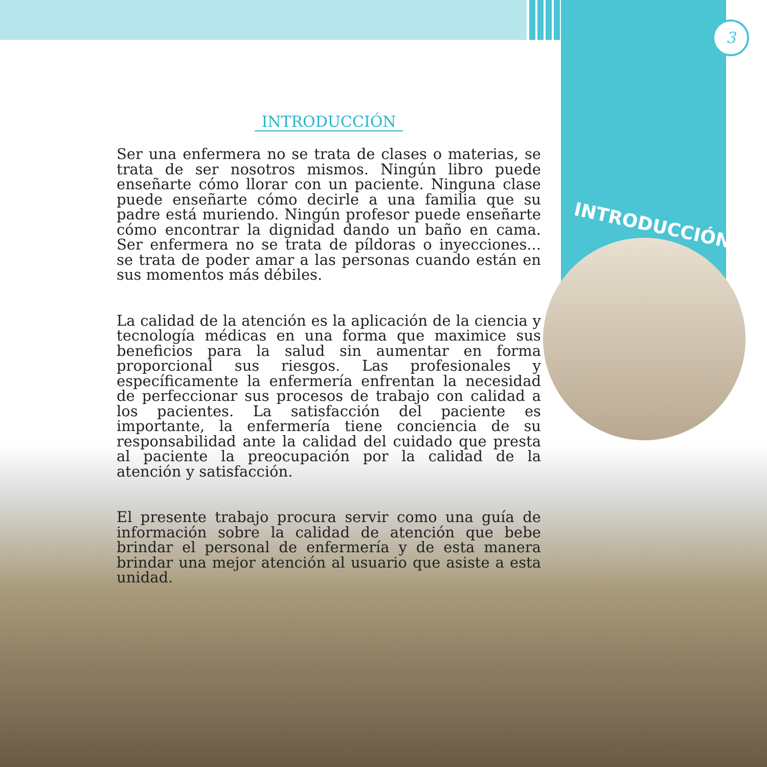3
INTRODUCCIÓN
INTRODUCCIÓN
Ser una enfermera no se trata de clases o materias, se trata de ser nosotros mismos. Ningún libro puede enseñarte cómo llorar con un paciente. Ninguna clase puede enseñarte cómo decirle a una familia que su padre está muriendo. Ningún profesor puede enseñarte cómo encontrar la dignidad dando un baño en cama. Ser enfermera no se trata de píldoras o inyecciones... se trata de poder amar a las personas cuando están en sus momentos más débiles.
La calidad de la atención es la aplicación de la ciencia y tecnología médicas en una forma que maximice sus beneficios para la salud sin aumentar en forma proporcional sus riesgos. Las profesionales y específicamente la enfermería enfrentan la necesidad de perfeccionar sus procesos de trabajo con calidad a los pacientes. La satisfacción del paciente es importante, la enfermería tiene conciencia de su responsabilidad ante la calidad del cuidado que presta al paciente la preocupación por la calidad de la atención y satisfacción.
El presente trabajo procura servir como una guía de información sobre la calidad de atención que bebe brindar el personal de enfermería y de esta manera brindar una mejor atención al usuario que asiste a esta unidad.